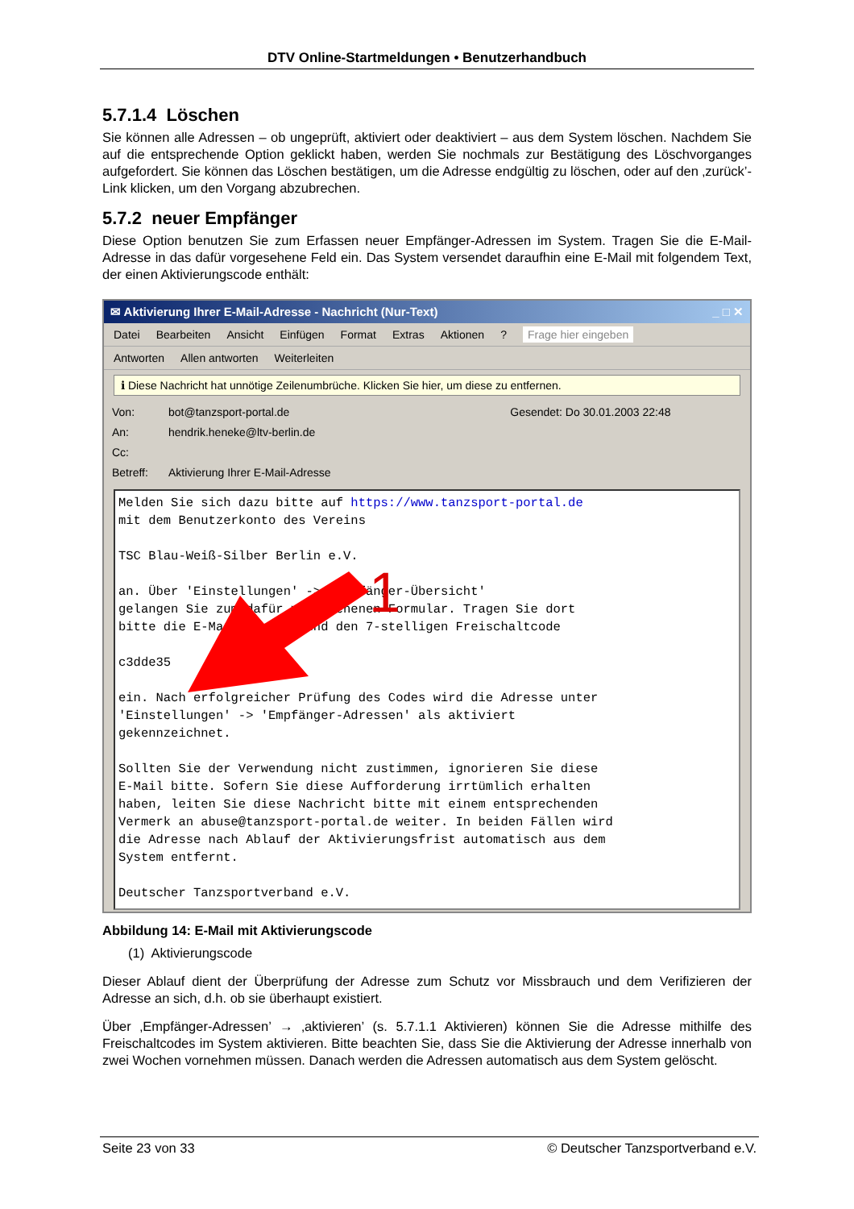DTV Online-Startmeldungen • Benutzerhandbuch
5.7.1.4 Löschen
Sie können alle Adressen – ob ungeprüft, aktiviert oder deaktiviert – aus dem System löschen. Nachdem Sie auf die entsprechende Option geklickt haben, werden Sie nochmals zur Bestätigung des Löschvorganges aufgefordert. Sie können das Löschen bestätigen, um die Adresse endgültig zu löschen, oder auf den ‚zurück’-Link klicken, um den Vorgang abzubrechen.
5.7.2 neuer Empfänger
Diese Option benutzen Sie zum Erfassen neuer Empfänger-Adressen im System. Tragen Sie die E-Mail-Adresse in das dafür vorgesehene Feld ein. Das System versendet daraufhin eine E-Mail mit folgendem Text, der einen Aktivierungscode enthält:
✉ Aktivierung Ihrer E-Mail-Adresse - Nachricht (Nur-Text) _ □ ✕
Datei Bearbeiten Ansicht Einfügen Format Extras Aktionen? Frage hier eingeben
Antworten Allen antworten Weiterleiten
ℹ Diese Nachricht hat unnötige Zeilenumbrüche. Klicken Sie hier, um diese zu entfernen.
Von: bot@tanzsport-portal.de Gesendet: Do 30.01.2003 22:48
An: hendrik.heneke@ltv-berlin.de
Cc:
Betreff: Aktivierung Ihrer E-Mail-Adresse
Melden Sie sich dazu bitte auf https://www.tanzsport-portal.de mit dem Benutzerkonto des Vereins TSC Blau-Weiß-Silber Berlin e.V. an. Über 'Einstellungen' -> 'Empfänger-Übersicht' gelangen Sie zum dafür vorgesehenen Formular. Tragen Sie dort bitte die E-Mail-Adresse und den 7-stelligen Freischaltcode c3dde35 ein. Nach erfolgreicher Prüfung des Codes wird die Adresse unter 'Einstellungen' -> 'Empfänger-Adressen' als aktiviert gekennzeichnet. Sollten Sie der Verwendung nicht zustimmen, ignorieren Sie diese E-Mail bitte. Sofern Sie diese Aufforderung irrtümlich erhalten haben, leiten Sie diese Nachricht bitte mit einem entsprechenden Vermerk an abuse@tanzsport-portal.de weiter. In beiden Fällen wird die Adresse nach Ablauf der Aktivierungsfrist automatisch aus dem System entfernt. Deutscher Tanzsportverband e.V.
1
Abbildung 14: E-Mail mit Aktivierungscode
(1) Aktivierungscode
Dieser Ablauf dient der Überprüfung der Adresse zum Schutz vor Missbrauch und dem Verifizieren der Adresse an sich, d.h. ob sie überhaupt existiert.
Über ‚Empfänger-Adressen’ → ‚aktivieren’ (s. 5.7.1.1 Aktivieren) können Sie die Adresse mithilfe des Freischaltcodes im System aktivieren. Bitte beachten Sie, dass Sie die Aktivierung der Adresse innerhalb von zwei Wochen vornehmen müssen. Danach werden die Adressen automatisch aus dem System gelöscht.
Seite 23 von 33 © Deutscher Tanzsportverband e.V.